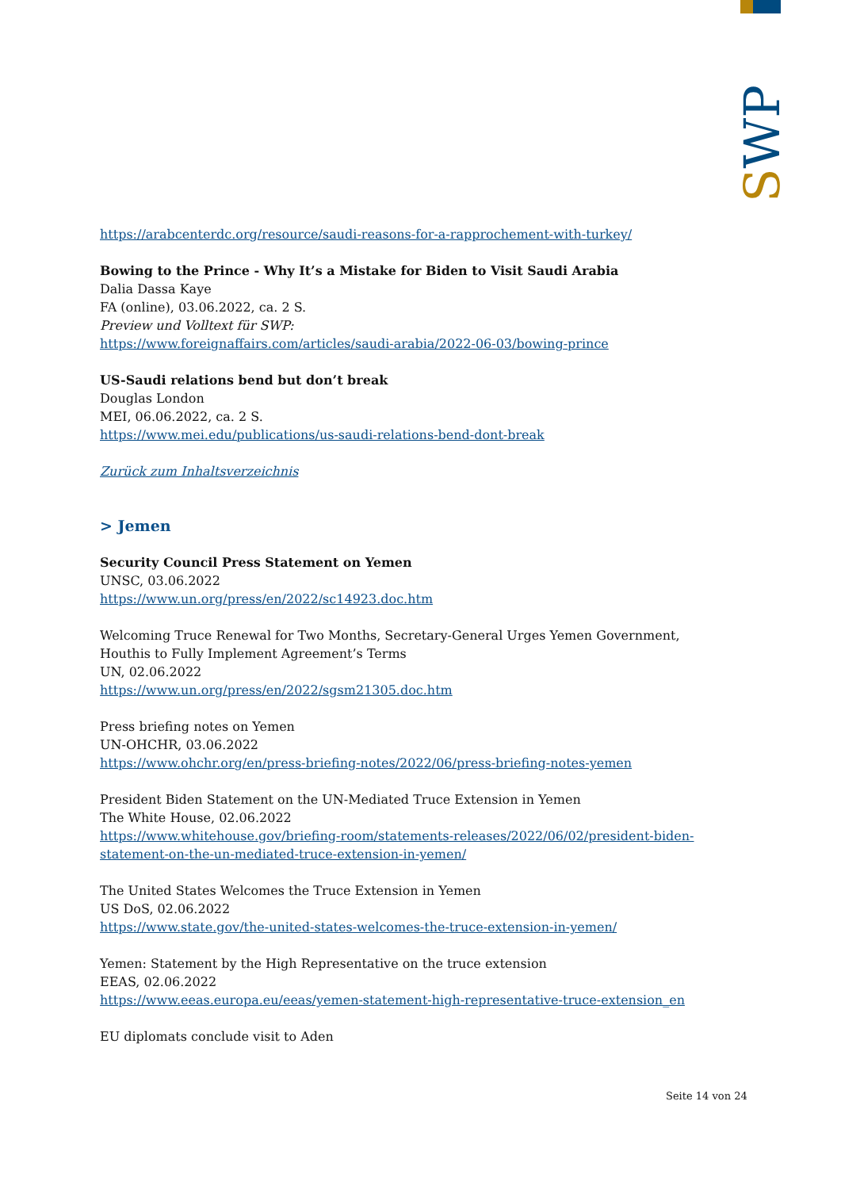SWP
https://arabcenterdc.org/resource/saudi-reasons-for-a-rapprochement-with-turkey/
Bowing to the Prince - Why It’s a Mistake for Biden to Visit Saudi Arabia
Dalia Dassa Kaye
FA (online), 03.06.2022, ca. 2 S.
Preview und Volltext für SWP:
https://www.foreignaffairs.com/articles/saudi-arabia/2022-06-03/bowing-prince
US-Saudi relations bend but don’t break
Douglas London
MEI, 06.06.2022, ca. 2 S.
https://www.mei.edu/publications/us-saudi-relations-bend-dont-break
Zurück zum Inhaltsverzeichnis
> Jemen
Security Council Press Statement on Yemen
UNSC, 03.06.2022
https://www.un.org/press/en/2022/sc14923.doc.htm
Welcoming Truce Renewal for Two Months, Secretary-General Urges Yemen Government, Houthis to Fully Implement Agreement’s Terms
UN, 02.06.2022
https://www.un.org/press/en/2022/sgsm21305.doc.htm
Press briefing notes on Yemen
UN-OHCHR, 03.06.2022
https://www.ohchr.org/en/press-briefing-notes/2022/06/press-briefing-notes-yemen
President Biden Statement on the UN-Mediated Truce Extension in Yemen
The White House, 02.06.2022
https://www.whitehouse.gov/briefing-room/statements-releases/2022/06/02/president-biden-statement-on-the-un-mediated-truce-extension-in-yemen/
The United States Welcomes the Truce Extension in Yemen
US DoS, 02.06.2022
https://www.state.gov/the-united-states-welcomes-the-truce-extension-in-yemen/
Yemen: Statement by the High Representative on the truce extension
EEAS, 02.06.2022
https://www.eeas.europa.eu/eeas/yemen-statement-high-representative-truce-extension_en
EU diplomats conclude visit to Aden
Seite 14 von 24